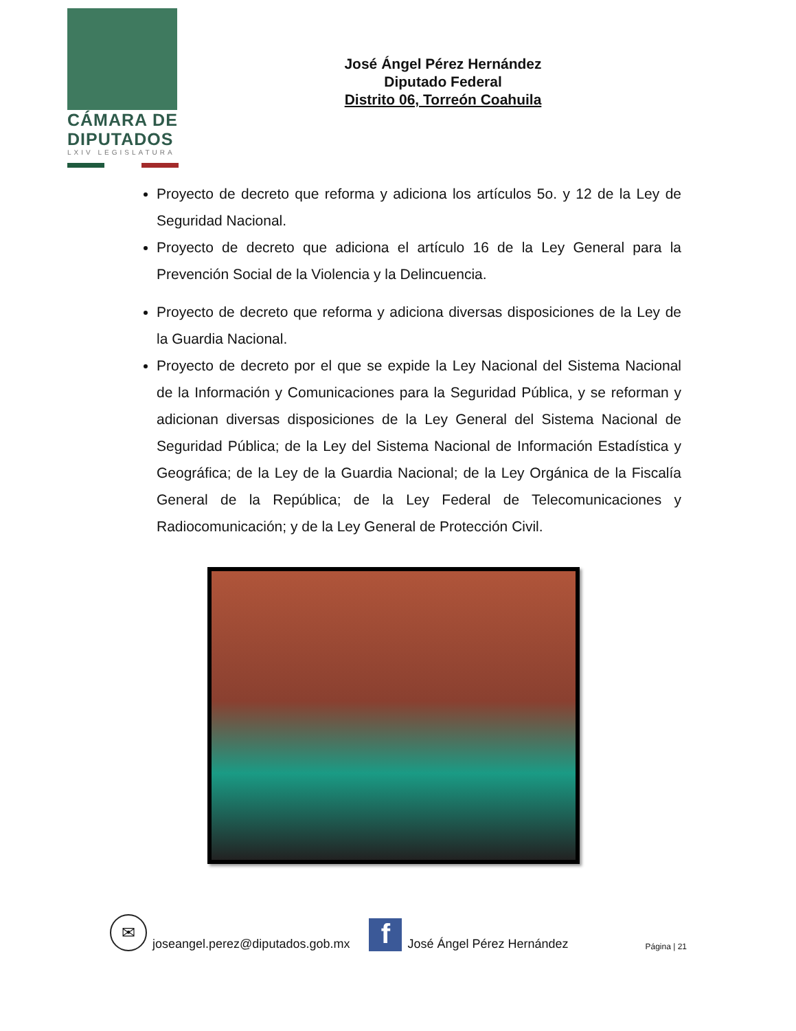CÁMARA DE
DIPUTADOS
LXIV LEGISLATURA
José Ángel Pérez Hernández
Diputado Federal
Distrito 06, Torreón Coahuila
Proyecto de decreto que reforma y adiciona los artículos 5o. y 12 de la Ley de Seguridad Nacional.
Proyecto de decreto que adiciona el artículo 16 de la Ley General para la Prevención Social de la Violencia y la Delincuencia.
Proyecto de decreto que reforma y adiciona diversas disposiciones de la Ley de la Guardia Nacional.
Proyecto de decreto por el que se expide la Ley Nacional del Sistema Nacional de la Información y Comunicaciones para la Seguridad Pública, y se reforman y adicionan diversas disposiciones de la Ley General del Sistema Nacional de Seguridad Pública; de la Ley del Sistema Nacional de Información Estadística y Geográfica; de la Ley de la Guardia Nacional; de la Ley Orgánica de la Fiscalía General de la República; de la Ley Federal de Telecomunicaciones y Radiocomunicación; y de la Ley General de Protección Civil.
✉
joseangel.perez@diputados.gob.mx
f
José Ángel Pérez Hernández Página | 21